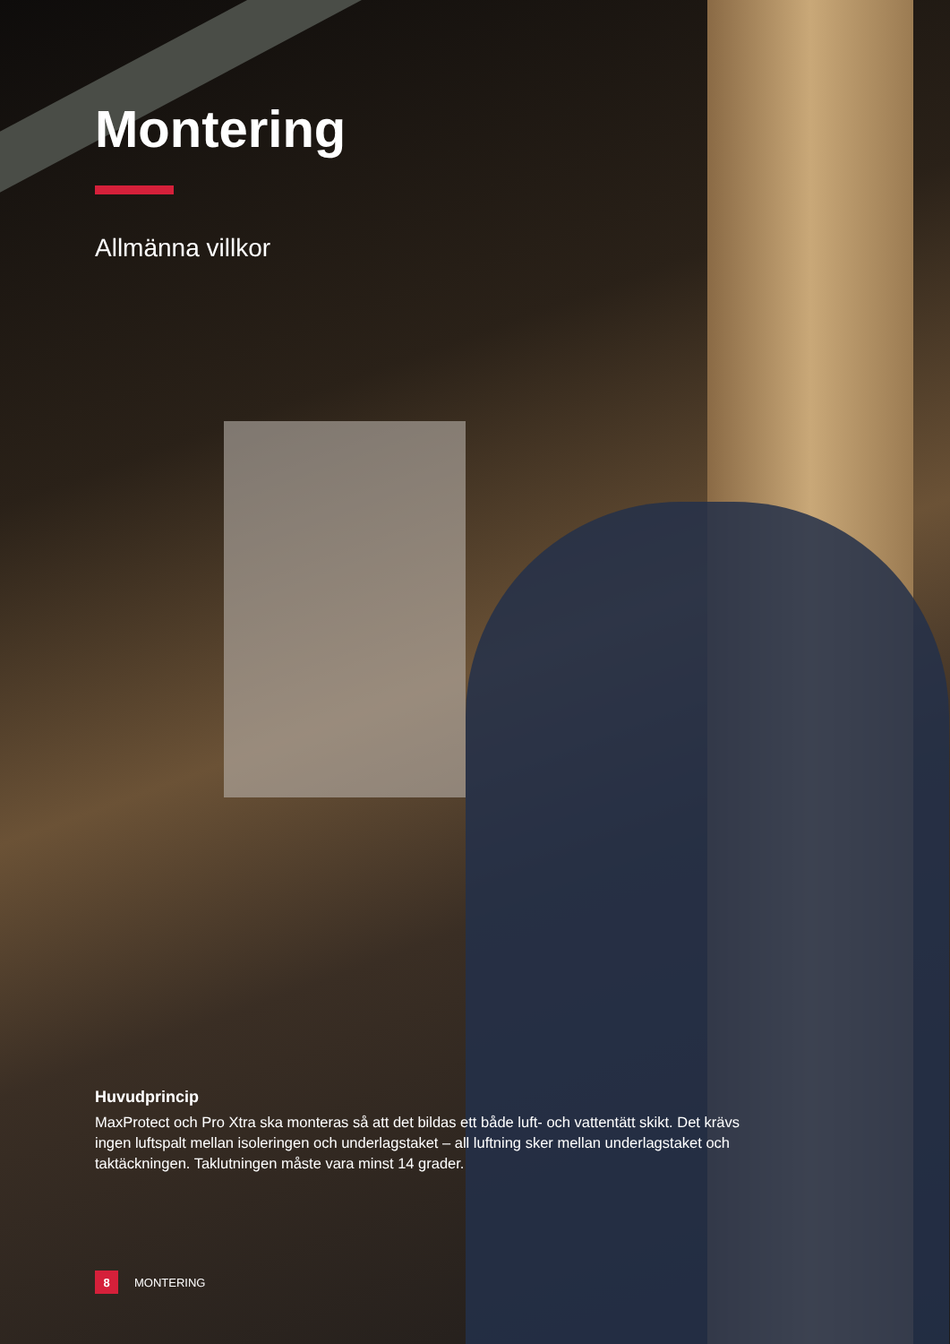Montering
Allmänna villkor
Huvudprincip
MaxProtect och Pro Xtra ska monteras så att det bildas ett både luft- och vattentätt skikt. Det krävs ingen luftspalt mellan isoleringen och underlagstaket – all luftning sker mellan underlagstaket och taktäckningen. Taklutningen måste vara minst 14 grader.
8 MONTERING